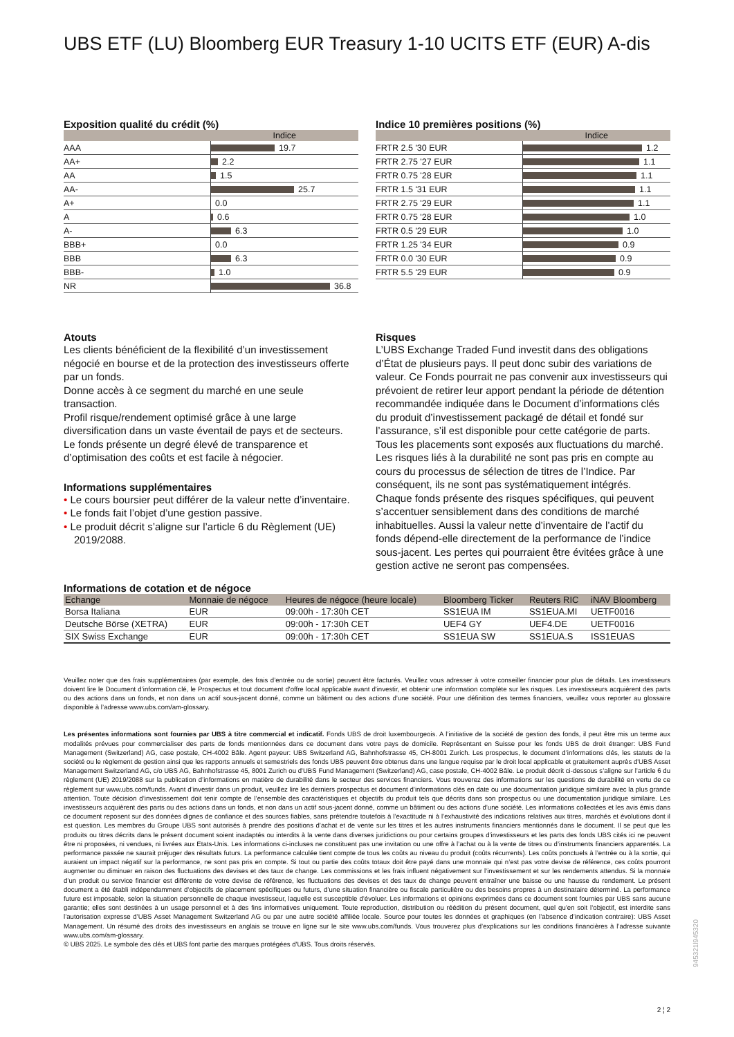UBS ETF (LU) Bloomberg EUR Treasury 1-10 UCITS ETF (EUR) A-dis
Exposition qualité du crédit (%)
| | Indice |
| --- | --- |
| AAA | 19.7 |
| AA+ | 2.2 |
| AA | 1.5 |
| AA- | 25.7 |
| A+ | 0.0 |
| A | 0.6 |
| A- | 6.3 |
| BBB+ | 0.0 |
| BBB | 6.3 |
| BBB- | 1.0 |
| NR | 36.8 |
Indice 10 premières positions (%)
| | Indice |
| --- | --- |
| FRTR 2.5 '30 EUR | 1.2 |
| FRTR 2.75 '27 EUR | 1.1 |
| FRTR 0.75 '28 EUR | 1.1 |
| FRTR 1.5 '31 EUR | 1.1 |
| FRTR 2.75 '29 EUR | 1.1 |
| FRTR 0.75 '28 EUR | 1.0 |
| FRTR 0.5 '29 EUR | 1.0 |
| FRTR 1.25 '34 EUR | 0.9 |
| FRTR 0.0 '30 EUR | 0.9 |
| FRTR 5.5 '29 EUR | 0.9 |
Atouts
Les clients bénéficient de la flexibilité d’un investissement négocié en bourse et de la protection des investisseurs offerte par un fonds.
Donne accès à ce segment du marché en une seule transaction.
Profil risque/rendement optimisé grâce à une large diversification dans un vaste éventail de pays et de secteurs.
Le fonds présente un degré élevé de transparence et d’optimisation des coûts et est facile à négocier.
Informations supplémentaires
• Le cours boursier peut différer de la valeur nette d’inventaire.
• Le fonds fait l’objet d’une gestion passive.
• Le produit décrit s’aligne sur l’article 6 du Règlement (UE) 2019/2088.
Risques
L’UBS Exchange Traded Fund investit dans des obligations d’État de plusieurs pays. Il peut donc subir des variations de valeur. Ce Fonds pourrait ne pas convenir aux investisseurs qui prévoient de retirer leur apport pendant la période de détention recommandée indiquée dans le Document d’informations clés du produit d’investissement packagé de détail et fondé sur l’assurance, s’il est disponible pour cette catégorie de parts. Tous les placements sont exposés aux fluctuations du marché. Les risques liés à la durabilité ne sont pas pris en compte au cours du processus de sélection de titres de l’Indice. Par conséquent, ils ne sont pas systématiquement intégrés. Chaque fonds présente des risques spécifiques, qui peuvent s’accentuer sensiblement dans des conditions de marché inhabituelles. Aussi la valeur nette d’inventaire de l’actif du fonds dépend-elle directement de la performance de l’indice sous-jacent. Les pertes qui pourraient être évitées grâce à une gestion active ne seront pas compensées.
Informations de cotation et de négoce
| Echange | Monnaie de négoce | Heures de négoce (heure locale) | Bloomberg Ticker | Reuters RIC | iNAV Bloomberg |
| --- | --- | --- | --- | --- | --- |
| Borsa Italiana | EUR | 09:00h - 17:30h CET | SS1EUA IM | SS1EUA.MI | UETF0016 |
| Deutsche Börse (XETRA) | EUR | 09:00h - 17:30h CET | UEF4 GY | UEF4.DE | UETF0016 |
| SIX Swiss Exchange | EUR | 09:00h - 17:30h CET | SS1EUA SW | SS1EUA.S | ISS1EUAS |
Veuillez noter que des frais supplémentaires (par exemple, des frais d’entrée ou de sortie) peuvent être facturés. Veuillez vous adresser à votre conseiller financier pour plus de détails. Les investisseurs doivent lire le Document d’information clé, le Prospectus et tout document d'offre local applicable avant d'investir, et obtenir une information complète sur les risques. Les investisseurs acquièrent des parts ou des actions dans un fonds, et non dans un actif sous-jacent donné, comme un bâtiment ou des actions d’une société. Pour une définition des termes financiers, veuillez vous reporter au glossaire disponible à l’adresse www.ubs.com/am-glossary.
Les présentes informations sont fournies par UBS à titre commercial et indicatif. Fonds UBS de droit luxembourgeois. A l’initiative de la société de gestion des fonds, il peut être mis un terme aux modalités prévues pour commercialiser des parts de fonds mentionnées dans ce document dans votre pays de domicile. Représentant en Suisse pour les fonds UBS de droit étranger: UBS Fund Management (Switzerland) AG, case postale, CH-4002 Bâle. Agent payeur: UBS Switzerland AG, Bahnhofstrasse 45, CH-8001 Zurich. Les prospectus, le document d’informations clés, les statuts de la société ou le règlement de gestion ainsi que les rapports annuels et semestriels des fonds UBS peuvent être obtenus dans une langue requise par le droit local applicable et gratuitement auprès d'UBS Asset Management Switzerland AG, c/o UBS AG, Bahnhofstrasse 45, 8001 Zurich ou d'UBS Fund Management (Switzerland) AG, case postale, CH-4002 Bâle. Le produit décrit ci-dessous s’aligne sur l’article 6 du règlement (UE) 2019/2088 sur la publication d’informations en matière de durabilité dans le secteur des services financiers. Vous trouverez des informations sur les questions de durabilité en vertu de ce règlement sur www.ubs.com/funds. Avant d’investir dans un produit, veuillez lire les derniers prospectus et document d’informations clés en date ou une documentation juridique similaire avec la plus grande attention. Toute décision d’investissement doit tenir compte de l’ensemble des caractéristiques et objectifs du produit tels que décrits dans son prospectus ou une documentation juridique similaire. Les investisseurs acquièrent des parts ou des actions dans un fonds, et non dans un actif sous-jacent donné, comme un bâtiment ou des actions d’une société. Les informations collectées et les avis émis dans ce document reposent sur des données dignes de confiance et des sources fiables, sans prétendre toutefois à l’exactitude ni à l’exhaustivité des indications relatives aux titres, marchés et évolutions dont il est question. Les membres du Groupe UBS sont autorisés à prendre des positions d’achat et de vente sur les titres et les autres instruments financiers mentionnés dans le document. Il se peut que les produits ou titres décrits dans le présent document soient inadaptés ou interdits à la vente dans diverses juridictions ou pour certains groupes d’investisseurs et les parts des fonds UBS cités ici ne peuvent être ni proposées, ni vendues, ni livrées aux Etats-Unis. Les informations ci-incluses ne constituent pas une invitation ou une offre à l’achat ou à la vente de titres ou d’instruments financiers apparentés. La performance passée ne saurait préjuger des résultats futurs. La performance calculée tient compte de tous les coûts au niveau du produit (coûts récurrents). Les coûts ponctuels à l’entrée ou à la sortie, qui auraient un impact négatif sur la performance, ne sont pas pris en compte. Si tout ou partie des coûts totaux doit être payé dans une monnaie qui n’est pas votre devise de référence, ces coûts pourront augmenter ou diminuer en raison des fluctuations des devises et des taux de change. Les commissions et les frais influent négativement sur l’investissement et sur les rendements attendus. Si la monnaie d’un produit ou service financier est différente de votre devise de référence, les fluctuations des devises et des taux de change peuvent entraîner une baisse ou une hausse du rendement. Le présent document a été établi indépendamment d’objectifs de placement spécifiques ou futurs, d’une situation financière ou fiscale particulière ou des besoins propres à un destinataire déterminé. La performance future est imposable, selon la situation personnelle de chaque investisseur, laquelle est susceptible d’évoluer. Les informations et opinions exprimées dans ce document sont fournies par UBS sans aucune garantie; elles sont destinées à un usage personnel et à des fins informatives uniquement. Toute reproduction, distribution ou réédition du présent document, quel qu’en soit l’objectif, est interdite sans l’autorisation expresse d’UBS Asset Management Switzerland AG ou par une autre société affiliée locale. Source pour toutes les données et graphiques (en l’absence d’indication contraire): UBS Asset Management. Un résumé des droits des investisseurs en anglais se trouve en ligne sur le site www.ubs.com/funds. Vous trouverez plus d’explications sur les conditions financières à l’adresse suivante www.ubs.com/am-glossary.
© UBS 2025. Le symbole des clés et UBS font partie des marques protégées d'UBS. Tous droits réservés.
945321l945320
2 ¦ 2